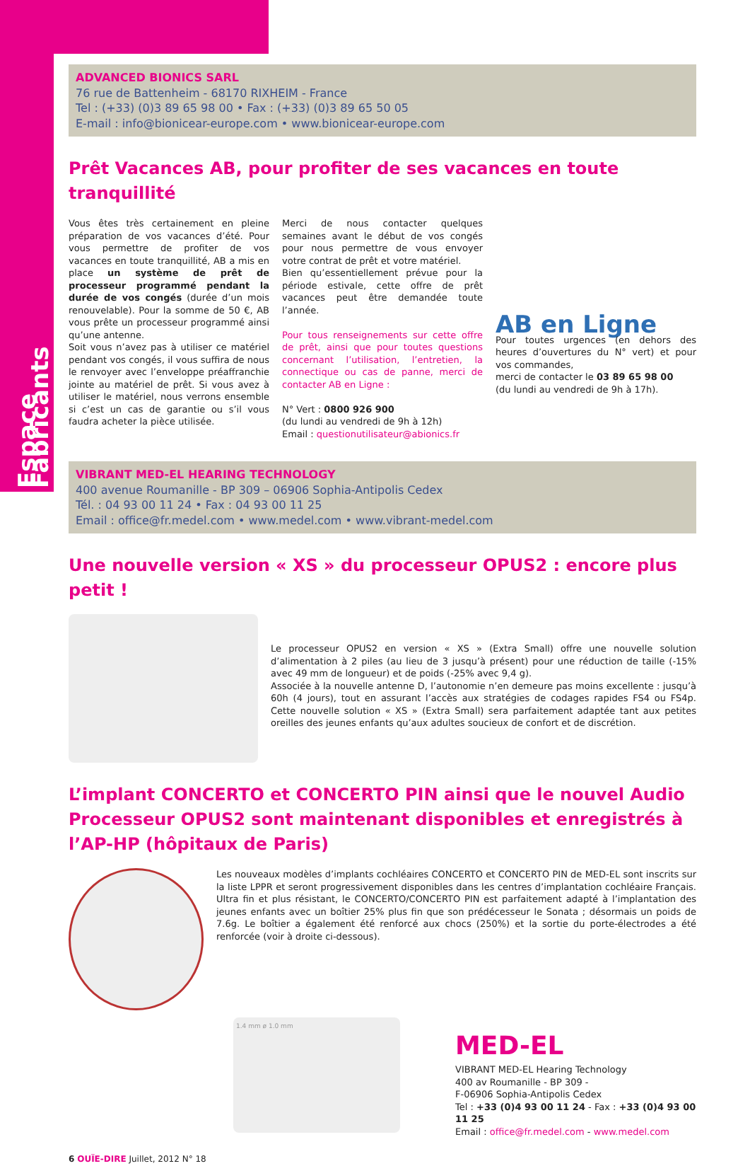Espace Fabricants
ADVANCED BIONICS SARL
76 rue de Battenheim - 68170 RIXHEIM - France
Tel : (+33) (0)3 89 65 98 00 • Fax : (+33) (0)3 89 65 50 05
E-mail : info@bionicear-europe.com • www.bionicear-europe.com
Prêt Vacances AB, pour profiter de ses vacances en toute tranquillité
Vous êtes très certainement en pleine préparation de vos vacances d’été. Pour vous permettre de profiter de vos vacances en toute tranquillité, AB a mis en place un système de prêt de processeur programmé pendant la durée de vos congés (durée d’un mois renouvelable). Pour la somme de 50 €, AB vous prête un processeur programmé ainsi qu’une antenne.
Soit vous n’avez pas à utiliser ce matériel pendant vos congés, il vous suffira de nous le renvoyer avec l’enveloppe préaffranchie jointe au matériel de prêt. Si vous avez à utiliser le matériel, nous verrons ensemble si c’est un cas de garantie ou s’il vous faudra acheter la pièce utilisée.
Merci de nous contacter quelques semaines avant le début de vos congés pour nous permettre de vous envoyer votre contrat de prêt et votre matériel.
Bien qu’essentiellement prévue pour la période estivale, cette offre de prêt vacances peut être demandée toute l’année.
Pour tous renseignements sur cette offre de prêt, ainsi que pour toutes questions concernant l’utilisation, l’entretien, la connectique ou cas de panne, merci de contacter AB en Ligne :
N° Vert : 0800 926 900
(du lundi au vendredi de 9h à 12h)
Email : questionutilisateur@abionics.fr
AB en Ligne
Pour toutes urgences (en dehors des heures d’ouvertures du N° vert) et pour vos commandes,
merci de contacter le 03 89 65 98 00
(du lundi au vendredi de 9h à 17h).
VIBRANT MED-EL HEARING TECHNOLOGY
400 avenue Roumanille - BP 309 – 06906 Sophia-Antipolis Cedex
Tél. : 04 93 00 11 24 • Fax : 04 93 00 11 25
Email : office@fr.medel.com • www.medel.com • www.vibrant-medel.com
Une nouvelle version « XS » du processeur OPUS2 : encore plus petit !
Le processeur OPUS2 en version « XS » (Extra Small) offre une nouvelle solution d’alimentation à 2 piles (au lieu de 3 jusqu’à présent) pour une réduction de taille (-15% avec 49 mm de longueur) et de poids (-25% avec 9,4 g).
Associée à la nouvelle antenne D, l’autonomie n’en demeure pas moins excellente : jusqu’à 60h (4 jours), tout en assurant l’accès aux stratégies de codages rapides FS4 ou FS4p. Cette nouvelle solution « XS » (Extra Small) sera parfaitement adaptée tant aux petites oreilles des jeunes enfants qu’aux adultes soucieux de confort et de discrétion.
L’implant CONCERTO et CONCERTO PIN ainsi que le nouvel Audio Processeur OPUS2 sont maintenant disponibles et enregistrés à l’AP-HP (hôpitaux de Paris)
Les nouveaux modèles d’implants cochléaires CONCERTO et CONCERTO PIN de MED-EL sont inscrits sur la liste LPPR et seront progressivement disponibles dans les centres d’implantation cochléaire Français. Ultra fin et plus résistant, le CONCERTO/CONCERTO PIN est parfaitement adapté à l’implantation des jeunes enfants avec un boîtier 25% plus fin que son prédécesseur le Sonata ; désormais un poids de 7.6g. Le boîtier a également été renforcé aux chocs (250%) et la sortie du porte-électrodes a été renforcée (voir à droite ci-dessous).
1.4 mm ø 1.0 mm
MED-EL
VIBRANT MED-EL Hearing Technology
400 av Roumanille - BP 309 -
F-06906 Sophia-Antipolis Cedex
Tel : +33 (0)4 93 00 11 24 - Fax : +33 (0)4 93 00 11 25
Email : office@fr.medel.com - www.medel.com
6 OUÏE-DIRE Juillet, 2012 N° 18